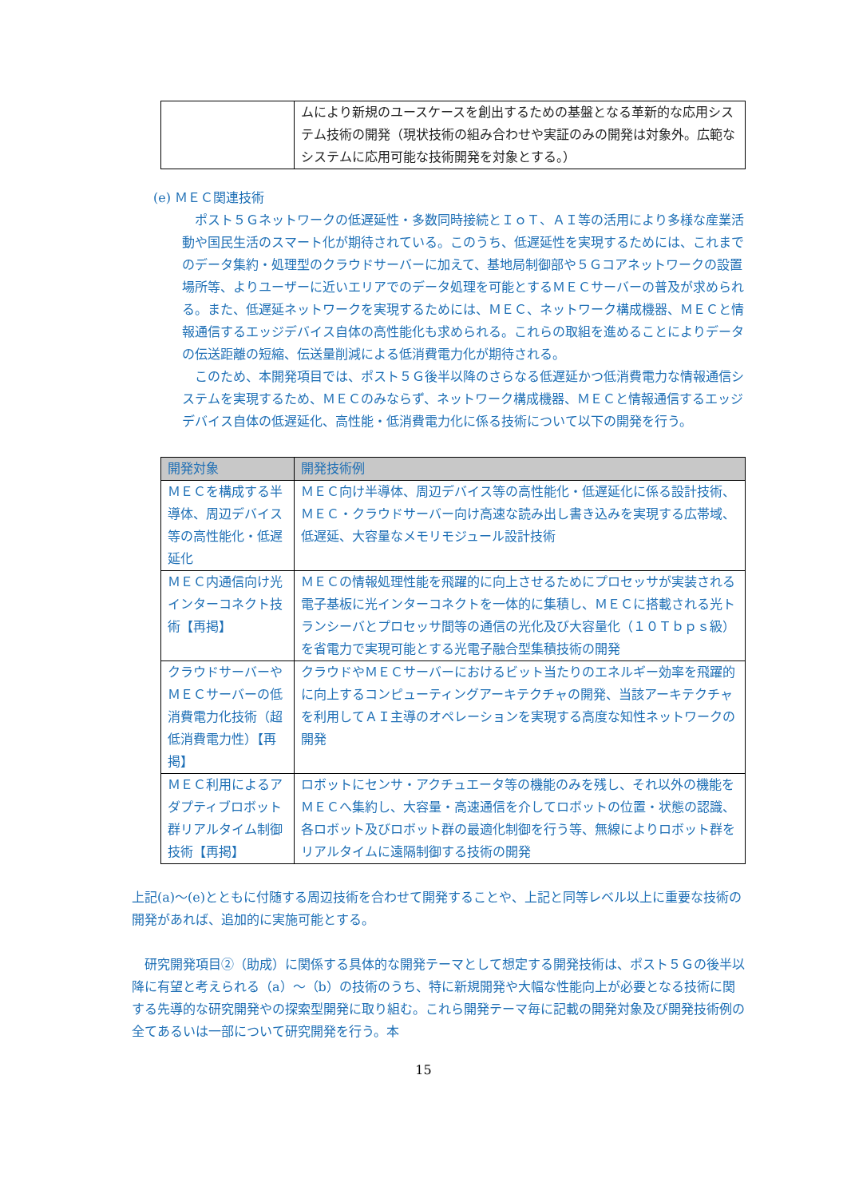| | ムにより新規のユースケースを創出するための基盤となる革新的な応用システム技術の開発（現状技術の組み合わせや実証のみの開発は対象外。広範なシステムに応用可能な技術開発を対象とする。） |
(e) ＭＥＣ関連技術
ポスト５Ｇネットワークの低遅延性・多数同時接続とＩｏＴ、ＡＩ等の活用により多様な産業活動や国民生活のスマート化が期待されている。このうち、低遅延性を実現するためには、これまでのデータ集約・処理型のクラウドサーバーに加えて、基地局制御部や５Ｇコアネットワークの設置場所等、よりユーザーに近いエリアでのデータ処理を可能とするＭＥＣサーバーの普及が求められる。また、低遅延ネットワークを実現するためには、ＭＥＣ、ネットワーク構成機器、ＭＥＣと情報通信するエッジデバイス自体の高性能化も求められる。これらの取組を進めることによりデータの伝送距離の短縮、伝送量削減による低消費電力化が期待される。
このため、本開発項目では、ポスト５Ｇ後半以降のさらなる低遅延かつ低消費電力な情報通信システムを実現するため、ＭＥＣのみならず、ネットワーク構成機器、ＭＥＣと情報通信するエッジデバイス自体の低遅延化、高性能・低消費電力化に係る技術について以下の開発を行う。
| 開発対象 | 開発技術例 |
| --- | --- |
| ＭＥＣを構成する半導体、周辺デバイス等の高性能化・低遅延化 | ＭＥＣ向け半導体、周辺デバイス等の高性能化・低遅延化に係る設計技術、ＭＥＣ・クラウドサーバー向け高速な読み出し書き込みを実現する広帯域、低遅延、大容量なメモリモジュール設計技術 |
| ＭＥＣ内通信向け光インターコネクト技術【再掲】 | ＭＥＣの情報処理性能を飛躍的に向上させるためにプロセッサが実装される電子基板に光インターコネクトを一体的に集積し、ＭＥＣに搭載される光トランシーバとプロセッサ間等の通信の光化及び大容量化（１０Ｔｂｐｓ級）を省電力で実現可能とする光電子融合型集積技術の開発 |
| クラウドサーバーやＭＥＣサーバーの低消費電力化技術（超低消費電力性）【再掲】 | クラウドやＭＥＣサーバーにおけるビット当たりのエネルギー効率を飛躍的に向上するコンピューティングアーキテクチャの開発、当該アーキテクチャを利用してＡＩ主導のオペレーションを実現する高度な知性ネットワークの開発 |
| ＭＥＣ利用によるアダプティブロボット群リアルタイム制御技術【再掲】 | ロボットにセンサ・アクチュエータ等の機能のみを残し、それ以外の機能をＭＥＣへ集約し、大容量・高速通信を介してロボットの位置・状態の認識、各ロボット及びロボット群の最適化制御を行う等、無線によりロボット群をリアルタイムに遠隔制御する技術の開発 |
上記(a)～(e)とともに付随する周辺技術を合わせて開発することや、上記と同等レベル以上に重要な技術の開発があれば、追加的に実施可能とする。
研究開発項目②（助成）に関係する具体的な開発テーマとして想定する開発技術は、ポスト５Ｇの後半以降に有望と考えられる（a）～（b）の技術のうち、特に新規開発や大幅な性能向上が必要となる技術に関する先導的な研究開発やの探索型開発に取り組む。これら開発テーマ毎に記載の開発対象及び開発技術例の全てあるいは一部について研究開発を行う。本
15